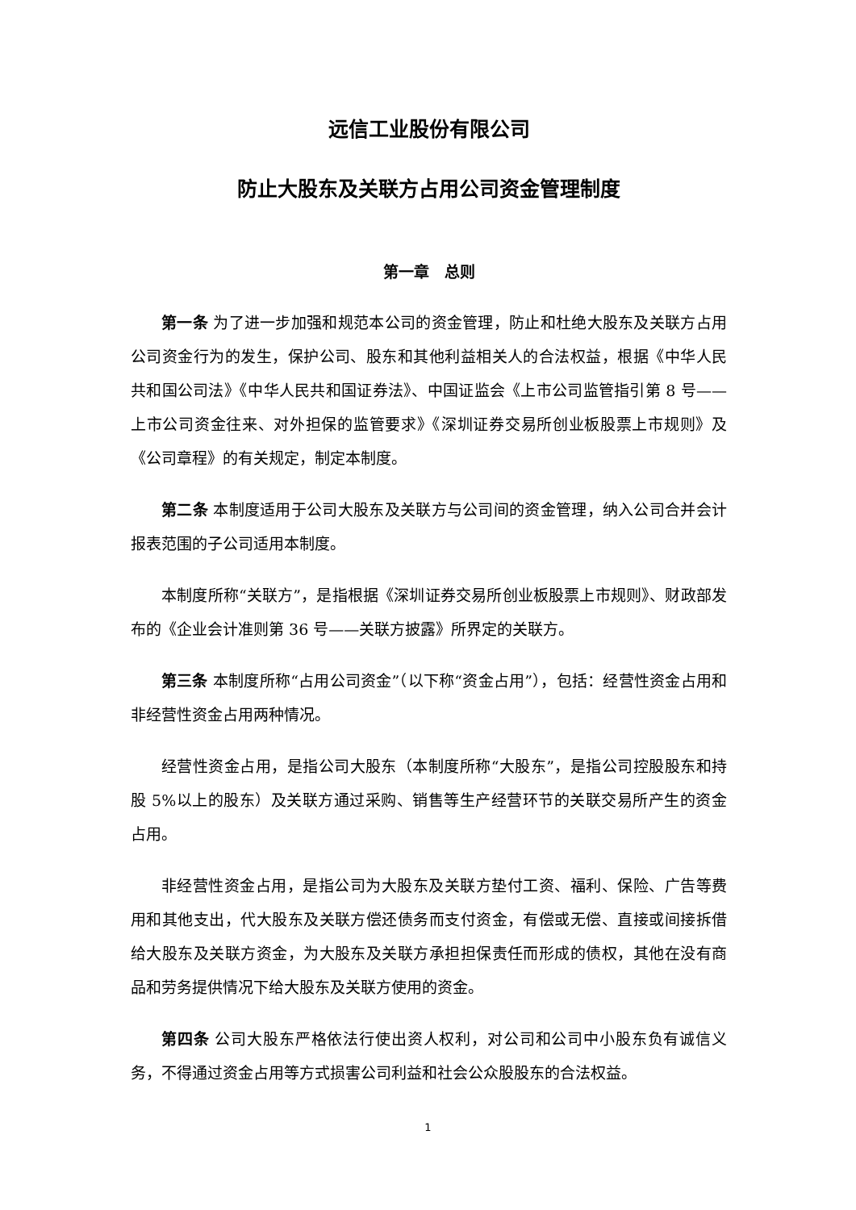远信工业股份有限公司
防止大股东及关联方占用公司资金管理制度
第一章　总则
第一条 为了进一步加强和规范本公司的资金管理，防止和杜绝大股东及关联方占用公司资金行为的发生，保护公司、股东和其他利益相关人的合法权益，根据《中华人民共和国公司法》《中华人民共和国证券法》、中国证监会《上市公司监管指引第 8 号—— 上市公司资金往来、对外担保的监管要求》《深圳证券交易所创业板股票上市规则》及《公司章程》的有关规定，制定本制度。
第二条 本制度适用于公司大股东及关联方与公司间的资金管理，纳入公司合并会计报表范围的子公司适用本制度。
本制度所称“关联方”，是指根据《深圳证券交易所创业板股票上市规则》、财政部发布的《企业会计准则第 36 号——关联方披露》所界定的关联方。
第三条 本制度所称“占用公司资金”（以下称“资金占用”），包括：经营性资金占用和非经营性资金占用两种情况。
经营性资金占用，是指公司大股东（本制度所称“大股东”，是指公司控股股东和持股 5%以上的股东）及关联方通过采购、销售等生产经营环节的关联交易所产生的资金占用。
非经营性资金占用，是指公司为大股东及关联方垫付工资、福利、保险、广告等费用和其他支出，代大股东及关联方偿还债务而支付资金，有偿或无偿、直接或间接拆借给大股东及关联方资金，为大股东及关联方承担担保责任而形成的债权，其他在没有商品和劳务提供情况下给大股东及关联方使用的资金。
第四条 公司大股东严格依法行使出资人权利，对公司和公司中小股东负有诚信义务，不得通过资金占用等方式损害公司利益和社会公众股股东的合法权益。
1